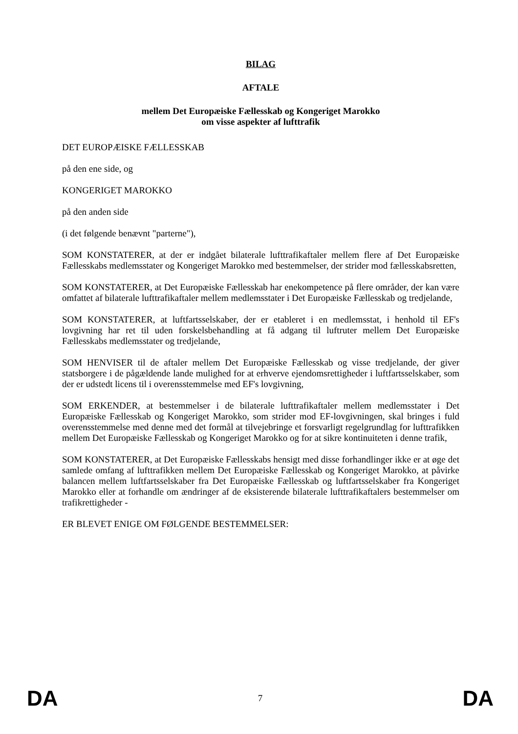BILAG
AFTALE
mellem Det Europæiske Fællesskab og Kongeriget Marokko
om visse aspekter af lufttrafik
DET EUROPÆISKE FÆLLESSKAB
på den ene side, og
KONGERIGET MAROKKO
på den anden side
(i det følgende benævnt "parterne"),
SOM KONSTATERER, at der er indgået bilaterale lufttrafikaftaler mellem flere af Det Europæiske Fællesskabs medlemsstater og Kongeriget Marokko med bestemmelser, der strider mod fællesskabsretten,
SOM KONSTATERER, at Det Europæiske Fællesskab har enekompetence på flere områder, der kan være omfattet af bilaterale lufttrafikaftaler mellem medlemsstater i Det Europæiske Fællesskab og tredjelande,
SOM KONSTATERER, at luftfartsselskaber, der er etableret i en medlemsstat, i henhold til EF's lovgivning har ret til uden forskelsbehandling at få adgang til luftruter mellem Det Europæiske Fællesskabs medlemsstater og tredjelande,
SOM HENVISER til de aftaler mellem Det Europæiske Fællesskab og visse tredjelande, der giver statsborgere i de pågældende lande mulighed for at erhverve ejendomsrettigheder i luftfartsselskaber, som der er udstedt licens til i overensstemmelse med EF's lovgivning,
SOM ERKENDER, at bestemmelser i de bilaterale lufttrafikaftaler mellem medlemsstater i Det Europæiske Fællesskab og Kongeriget Marokko, som strider mod EF-lovgivningen, skal bringes i fuld overensstemmelse med denne med det formål at tilvejebringe et forsvarligt regelgrundlag for lufttrafikken mellem Det Europæiske Fællesskab og Kongeriget Marokko og for at sikre kontinuiteten i denne trafik,
SOM KONSTATERER, at Det Europæiske Fællesskabs hensigt med disse forhandlinger ikke er at øge det samlede omfang af lufttrafikken mellem Det Europæiske Fællesskab og Kongeriget Marokko, at påvirke balancen mellem luftfartsselskaber fra Det Europæiske Fællesskab og luftfartsselskaber fra Kongeriget Marokko eller at forhandle om ændringer af de eksisterende bilaterale lufttrafikaftalers bestemmelser om trafikrettigheder -
ER BLEVET ENIGE OM FØLGENDE BESTEMMELSER:
DA 7 DA